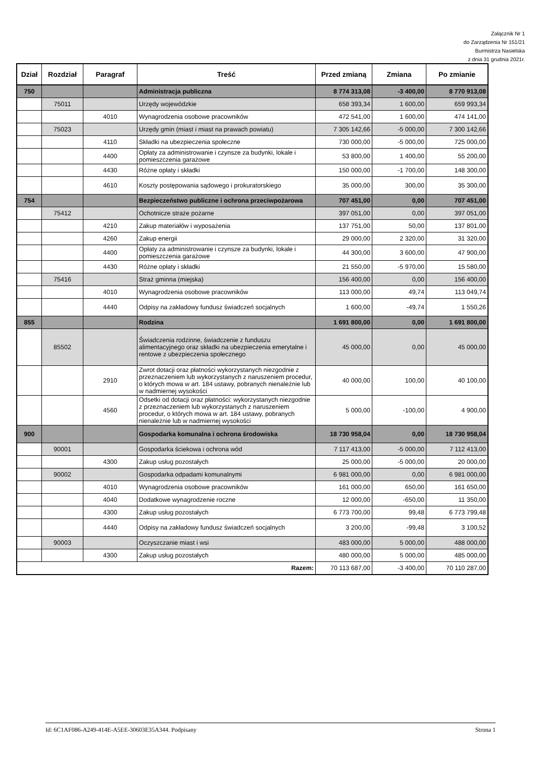Załącznik Nr 1
do Zarządzenia Nr 151/21
Burmistrza Nasielska
z dnia 31 grudnia 2021r.
| Dział | Rozdział | Paragraf | Treść | Przed zmianą | Zmiana | Po zmianie |
| --- | --- | --- | --- | --- | --- | --- |
| 750 | | | Administracja publiczna | 8 774 313,08 | -3 400,00 | 8 770 913,08 |
| | 75011 | | Urzędy wojewódzkie | 658 393,34 | 1 600,00 | 659 993,34 |
| | | 4010 | Wynagrodzenia osobowe pracowników | 472 541,00 | 1 600,00 | 474 141,00 |
| | 75023 | | Urzędy gmin (miast i miast na prawach powiatu) | 7 305 142,66 | -5 000,00 | 7 300 142,66 |
| | | 4110 | Składki na ubezpieczenia społeczne | 730 000,00 | -5 000,00 | 725 000,00 |
| | | 4400 | Opłaty za administrowanie i czynsze za budynki, lokale i pomieszczenia garażowe | 53 800,00 | 1 400,00 | 55 200,00 |
| | | 4430 | Różne opłaty i składki | 150 000,00 | -1 700,00 | 148 300,00 |
| | | 4610 | Koszty postępowania sądowego i prokuratorskiego | 35 000,00 | 300,00 | 35 300,00 |
| 754 | | | Bezpieczeństwo publiczne i ochrona przeciwpożarowa | 707 451,00 | 0,00 | 707 451,00 |
| | 75412 | | Ochotnicze straże pożarne | 397 051,00 | 0,00 | 397 051,00 |
| | | 4210 | Zakup materiałów i wyposażenia | 137 751,00 | 50,00 | 137 801,00 |
| | | 4260 | Zakup energii | 29 000,00 | 2 320,00 | 31 320,00 |
| | | 4400 | Opłaty za administrowanie i czynsze za budynki, lokale i pomieszczenia garażowe | 44 300,00 | 3 600,00 | 47 900,00 |
| | | 4430 | Różne opłaty i składki | 21 550,00 | -5 970,00 | 15 580,00 |
| | 75416 | | Straż gminna (miejska) | 156 400,00 | 0,00 | 156 400,00 |
| | | 4010 | Wynagrodzenia osobowe pracowników | 113 000,00 | 49,74 | 113 049,74 |
| | | 4440 | Odpisy na zakładowy fundusz świadczeń socjalnych | 1 600,00 | -49,74 | 1 550,26 |
| 855 | | | Rodzina | 1 691 800,00 | 0,00 | 1 691 800,00 |
| | 85502 | | Świadczenia rodzinne, świadczenie z funduszu alimentacyjnego oraz składki na ubezpieczenia emerytalne i rentowe z ubezpieczenia społecznego | 45 000,00 | 0,00 | 45 000,00 |
| | | 2910 | Zwrot dotacji oraz płatności wykorzystanych niezgodnie z przeznaczeniem lub wykorzystanych z naruszeniem procedur, o których mowa w art. 184 ustawy, pobranych nienależnie lub w nadmiernej wysokości | 40 000,00 | 100,00 | 40 100,00 |
| | | 4560 | Odsetki od dotacji oraz płatności: wykorzystanych niezgodnie z przeznaczeniem lub wykorzystanych z naruszeniem procedur, o których mowa w art. 184 ustawy, pobranych nienależnie lub w nadmiernej wysokości | 5 000,00 | -100,00 | 4 900,00 |
| 900 | | | Gospodarka komunalna i ochrona środowiska | 18 730 958,04 | 0,00 | 18 730 958,04 |
| | 90001 | | Gospodarka ściekowa i ochrona wód | 7 117 413,00 | -5 000,00 | 7 112 413,00 |
| | | 4300 | Zakup usług pozostałych | 25 000,00 | -5 000,00 | 20 000,00 |
| | 90002 | | Gospodarka odpadami komunalnymi | 6 981 000,00 | 0,00 | 6 981 000,00 |
| | | 4010 | Wynagrodzenia osobowe pracowników | 161 000,00 | 650,00 | 161 650,00 |
| | | 4040 | Dodatkowe wynagrodzenie roczne | 12 000,00 | -650,00 | 11 350,00 |
| | | 4300 | Zakup usług pozostałych | 6 773 700,00 | 99,48 | 6 773 799,48 |
| | | 4440 | Odpisy na zakładowy fundusz świadczeń socjalnych | 3 200,00 | -99,48 | 3 100,52 |
| | 90003 | | Oczyszczanie miast i wsi | 483 000,00 | 5 000,00 | 488 000,00 |
| | | 4300 | Zakup usług pozostałych | 480 000,00 | 5 000,00 | 485 000,00 |
| Razem: | | | | 70 113 687,00 | -3 400,00 | 70 110 287,00 |
Id: 6C1AF086-A249-414E-A5EE-30603E35A344. Podpisany Strona 1